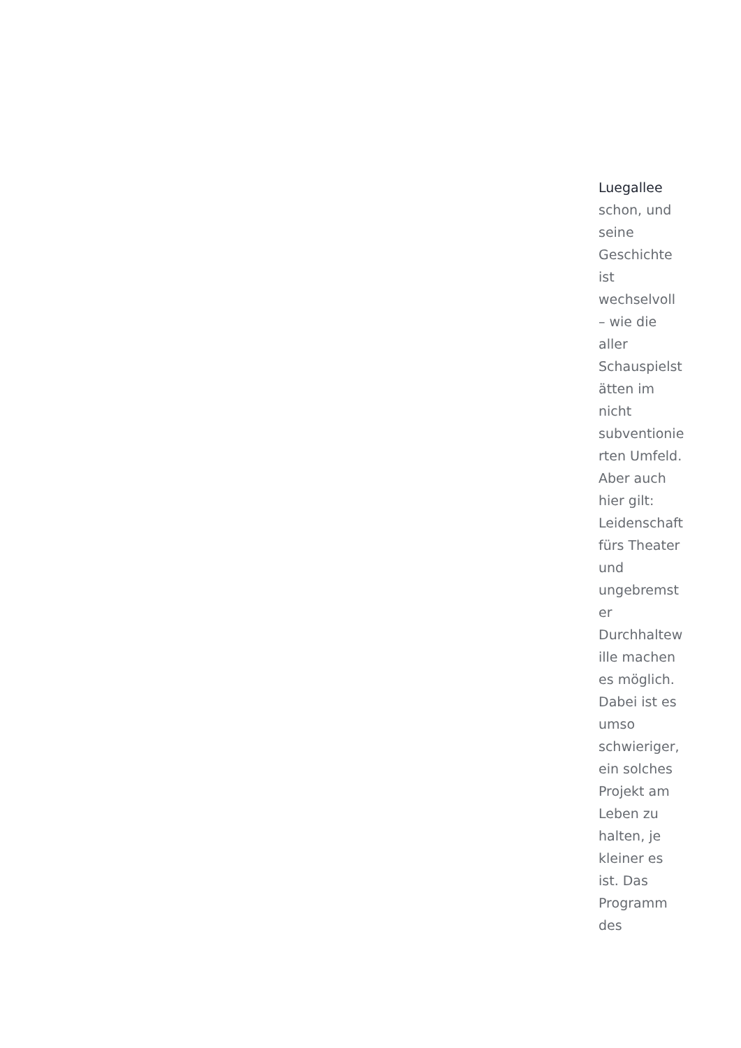Luegallee
schon, und
seine
Geschichte
ist
wechselvoll
– wie die
aller
Schauspielst
ätten im
nicht
subventionie
rten Umfeld.
Aber auch
hier gilt:
Leidenschaft
fürs Theater
und
ungebremst
er
Durchhaltew
ille machen
es möglich.
Dabei ist es
umso
schwieriger,
ein solches
Projekt am
Leben zu
halten, je
kleiner es
ist. Das
Programm
des